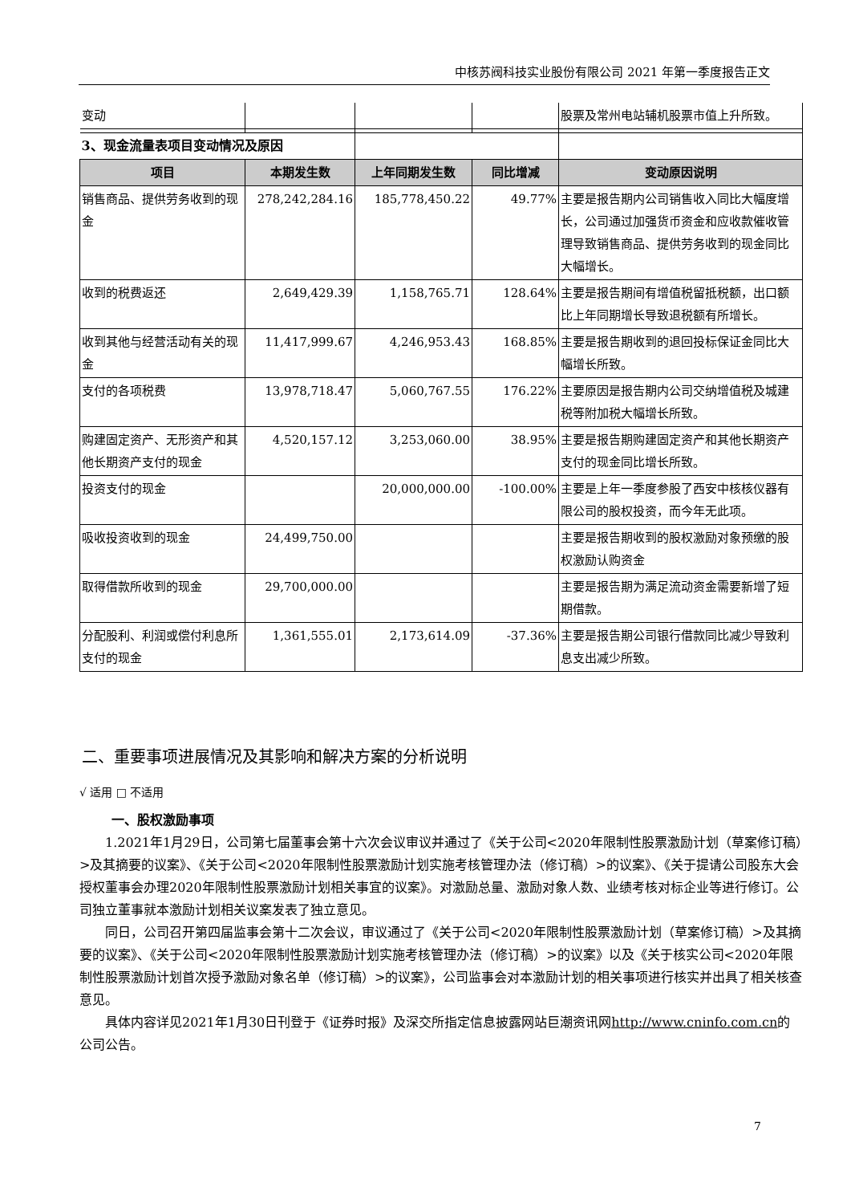中核苏阀科技实业股份有限公司 2021 年第一季度报告正文
| 变动 | | | | 股票及常州电站辅机股票市值上升所致。 |
| 3、现金流量表项目变动情况及原因 | | | | |
| 项目 | 本期发生数 | 上年同期发生数 | 同比增减 | 变动原因说明 |
| 销售商品、提供劳务收到的现金 | 278,242,284.16 | 185,778,450.22 | 49.77% | 主要是报告期内公司销售收入同比大幅度增长，公司通过加强货币资金和应收款催收管理导致销售商品、提供劳务收到的现金同比大幅增长。 |
| 收到的税费返还 | 2,649,429.39 | 1,158,765.71 | 128.64% | 主要是报告期间有增值税留抵税额，出口额比上年同期增长导致退税额有所增长。 |
| 收到其他与经营活动有关的现金 | 11,417,999.67 | 4,246,953.43 | 168.85% | 主要是报告期收到的退回投标保证金同比大幅增长所致。 |
| 支付的各项税费 | 13,978,718.47 | 5,060,767.55 | 176.22% | 主要原因是报告期内公司交纳增值税及城建税等附加税大幅增长所致。 |
| 购建固定资产、无形资产和其他长期资产支付的现金 | 4,520,157.12 | 3,253,060.00 | 38.95% | 主要是报告期购建固定资产和其他长期资产支付的现金同比增长所致。 |
| 投资支付的现金 | | 20,000,000.00 | -100.00% | 主要是上年一季度参股了西安中核核仪器有限公司的股权投资，而今年无此项。 |
| 吸收投资收到的现金 | 24,499,750.00 | | | 主要是报告期收到的股权激励对象预缴的股权激励认购资金 |
| 取得借款所收到的现金 | 29,700,000.00 | | | 主要是报告期为满足流动资金需要新增了短期借款。 |
| 分配股利、利润或偿付利息所支付的现金 | 1,361,555.01 | 2,173,614.09 | -37.36% | 主要是报告期公司银行借款同比减少导致利息支出减少所致。 |
二、重要事项进展情况及其影响和解决方案的分析说明
√ 适用 □ 不适用
一、股权激励事项
1.2021年1月29日，公司第七届董事会第十六次会议审议并通过了《关于公司<2020年限制性股票激励计划（草案修订稿）>及其摘要的议案》、《关于公司<2020年限制性股票激励计划实施考核管理办法（修订稿）>的议案》、《关于提请公司股东大会授权董事会办理2020年限制性股票激励计划相关事宜的议案》。对激励总量、激励对象人数、业绩考核对标企业等进行修订。公司独立董事就本激励计划相关议案发表了独立意见。
同日，公司召开第四届监事会第十二次会议，审议通过了《关于公司<2020年限制性股票激励计划（草案修订稿）>及其摘要的议案》、《关于公司<2020年限制性股票激励计划实施考核管理办法（修订稿）>的议案》以及《关于核实公司<2020年限制性股票激励计划首次授予激励对象名单（修订稿）>的议案》，公司监事会对本激励计划的相关事项进行核实并出具了相关核查意见。
具体内容详见2021年1月30日刊登于《证券时报》及深交所指定信息披露网站巨潮资讯网http://www.cninfo.com.cn的公司公告。
7